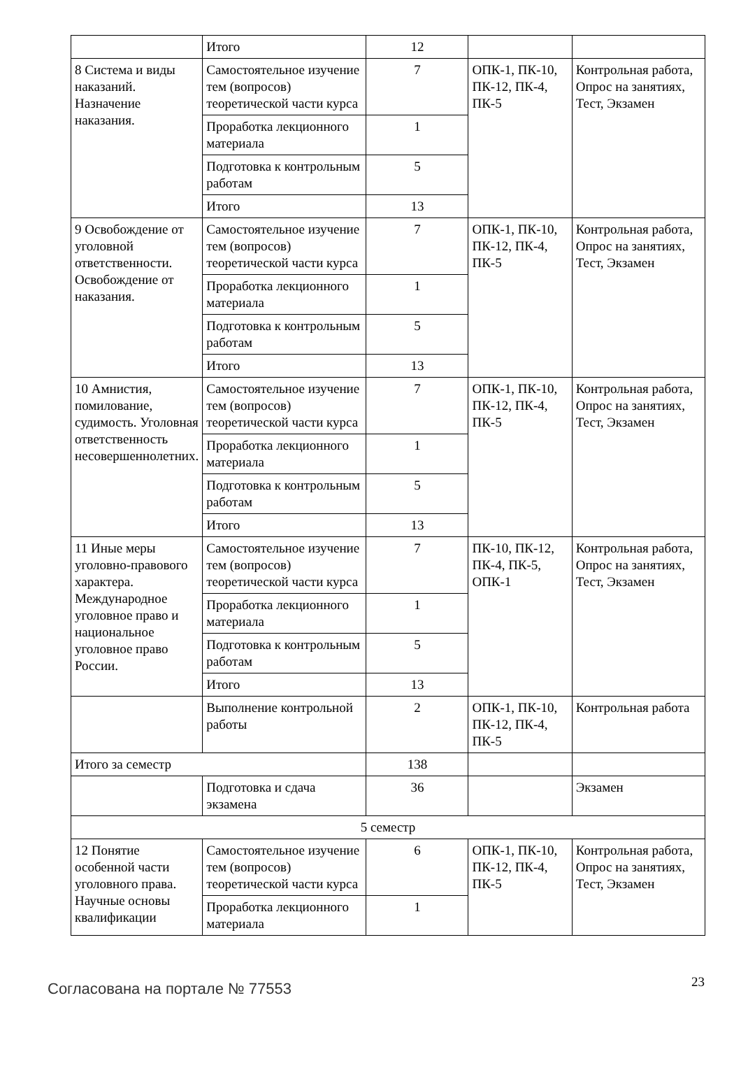| | Итого | 12 | | |
| 8 Система и виды наказаний. Назначение наказания. | Самостоятельное изучение тем (вопросов) теоретической части курса | 7 | ОПК-1, ПК-10, ПК-12, ПК-4, ПК-5 | Контрольная работа, Опрос на занятиях, Тест, Экзамен |
| | Проработка лекционного материала | 1 | | |
| | Подготовка к контрольным работам | 5 | | |
| | Итого | 13 | | |
| 9 Освобождение от уголовной ответственности. Освобождение от наказания. | Самостоятельное изучение тем (вопросов) теоретической части курса | 7 | ОПК-1, ПК-10, ПК-12, ПК-4, ПК-5 | Контрольная работа, Опрос на занятиях, Тест, Экзамен |
| | Проработка лекционного материала | 1 | | |
| | Подготовка к контрольным работам | 5 | | |
| | Итого | 13 | | |
| 10 Амнистия, помилование, судимость. Уголовная ответственность несовершеннолетних. | Самостоятельное изучение тем (вопросов) теоретической части курса | 7 | ОПК-1, ПК-10, ПК-12, ПК-4, ПК-5 | Контрольная работа, Опрос на занятиях, Тест, Экзамен |
| | Проработка лекционного материала | 1 | | |
| | Подготовка к контрольным работам | 5 | | |
| | Итого | 13 | | |
| 11 Иные меры уголовно-правового характера. Международное уголовное право и национальное уголовное право России. | Самостоятельное изучение тем (вопросов) теоретической части курса | 7 | ПК-10, ПК-12, ПК-4, ПК-5, ОПК-1 | Контрольная работа, Опрос на занятиях, Тест, Экзамен |
| | Проработка лекционного материала | 1 | | |
| | Подготовка к контрольным работам | 5 | | |
| | Итого | 13 | | |
| | Выполнение контрольной работы | 2 | ОПК-1, ПК-10, ПК-12, ПК-4, ПК-5 | Контрольная работа |
| Итого за семестр | | 138 | | |
| | Подготовка и сдача экзамена | 36 | | Экзамен |
| 5 семестр | | | | |
| 12 Понятие особенной части уголовного права. Научные основы квалификации | Самостоятельное изучение тем (вопросов) теоретической части курса | 6 | ОПК-1, ПК-10, ПК-12, ПК-4, ПК-5 | Контрольная работа, Опрос на занятиях, Тест, Экзамен |
| | Проработка лекционного материала | 1 | | |
Согласована на портале № 77553
23